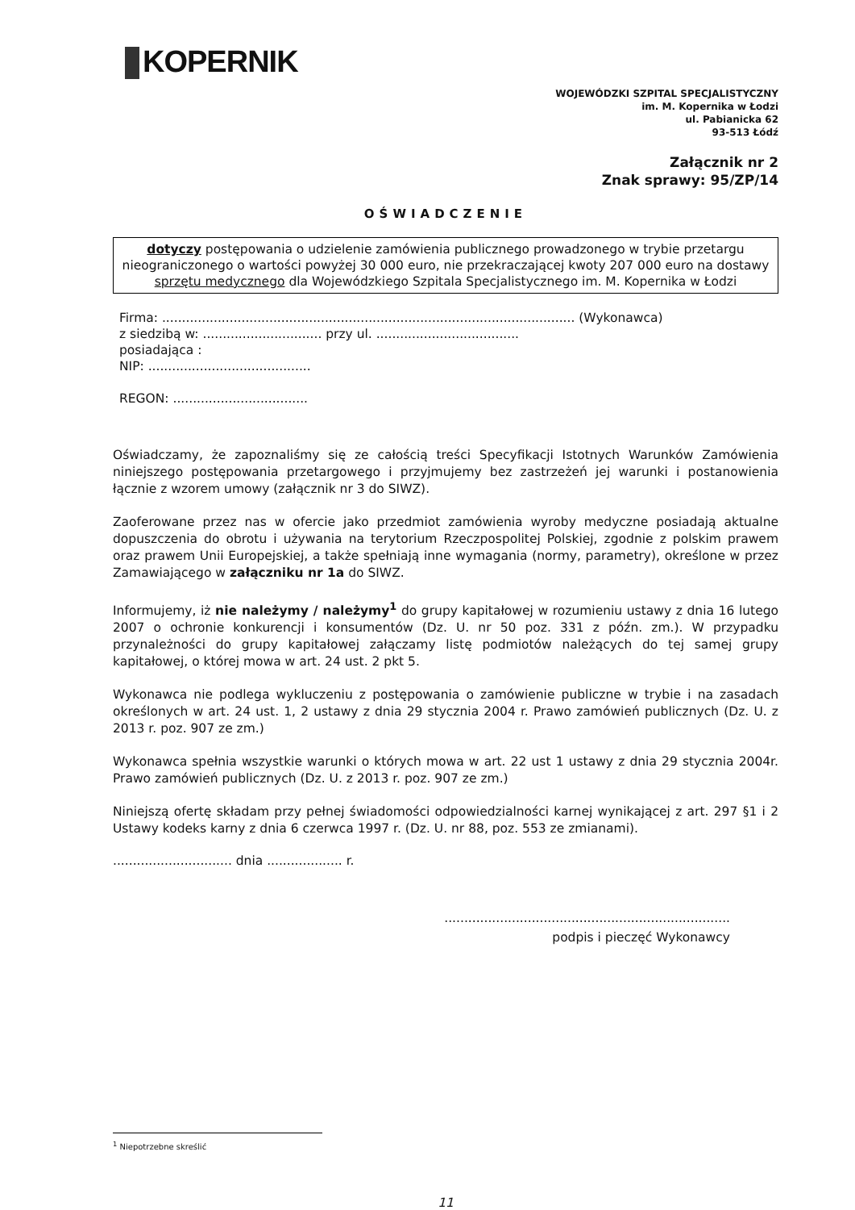KOPERNIK
WOJEWÓDZKI SZPITAL SPECJALISTYCZNY
im. M. Kopernika w Łodzi
ul. Pabianicka 62
93-513 Łódź
Załącznik nr 2
Znak sprawy: 95/ZP/14
OŚWIADCZENIE
dotyczy postępowania o udzielenie zamówienia publicznego prowadzonego w trybie przetargu nieograniczonego o wartości powyżej 30 000 euro, nie przekraczającej kwoty 207 000 euro na dostawy sprzętu medycznego dla Wojewódzkiego Szpitala Specjalistycznego im. M. Kopernika w Łodzi
Firma: ........................................................................................................ (Wykonawca)
z siedzibą w: .............................. przy ul. ....................................
posiadająca :
NIP: .........................................
REGON: ..................................
Oświadczamy, że zapoznaliśmy się ze całością treści Specyfikacji Istotnych Warunków Zamówienia niniejszego postępowania przetargowego i przyjmujemy bez zastrzeżeń jej warunki i postanowienia łącznie z wzorem umowy (załącznik nr 3 do SIWZ).
Zaoferowane przez nas w ofercie jako przedmiot zamówienia wyroby medyczne posiadają aktualne dopuszczenia do obrotu i używania na terytorium Rzeczpospolitej Polskiej, zgodnie z polskim prawem oraz prawem Unii Europejskiej, a także spełniają inne wymagania (normy, parametry), określone w przez Zamawiającego w załączniku nr 1a do SIWZ.
Informujemy, iż nie należymy / należymy<sup>1</sup> do grupy kapitałowej w rozumieniu ustawy z dnia 16 lutego 2007 o ochronie konkurencji i konsumentów (Dz. U. nr 50 poz. 331 z późn. zm.). W przypadku przynależności do grupy kapitałowej załączamy listę podmiotów należących do tej samej grupy kapitałowej, o której mowa w art. 24 ust. 2 pkt 5.
Wykonawca nie podlega wykluczeniu z postępowania o zamówienie publiczne w trybie i na zasadach określonych w art. 24 ust. 1, 2 ustawy z dnia 29 stycznia 2004 r. Prawo zamówień publicznych (Dz. U. z 2013 r. poz. 907 ze zm.)
Wykonawca spełnia wszystkie warunki o których mowa w art. 22 ust 1 ustawy z dnia 29 stycznia 2004r. Prawo zamówień publicznych (Dz. U. z 2013 r. poz. 907 ze zm.)
Niniejszą ofertę składam przy pełnej świadomości odpowiedzialności karnej wynikającej z art. 297 §1 i 2 Ustawy kodeks karny z dnia 6 czerwca 1997 r. (Dz. U. nr 88, poz. 553 ze zmianami).
.............................. dnia ................... r.
........................................................................
podpis i pieczęć Wykonawcy
<sup>1</sup> Niepotrzebne skreślić
11